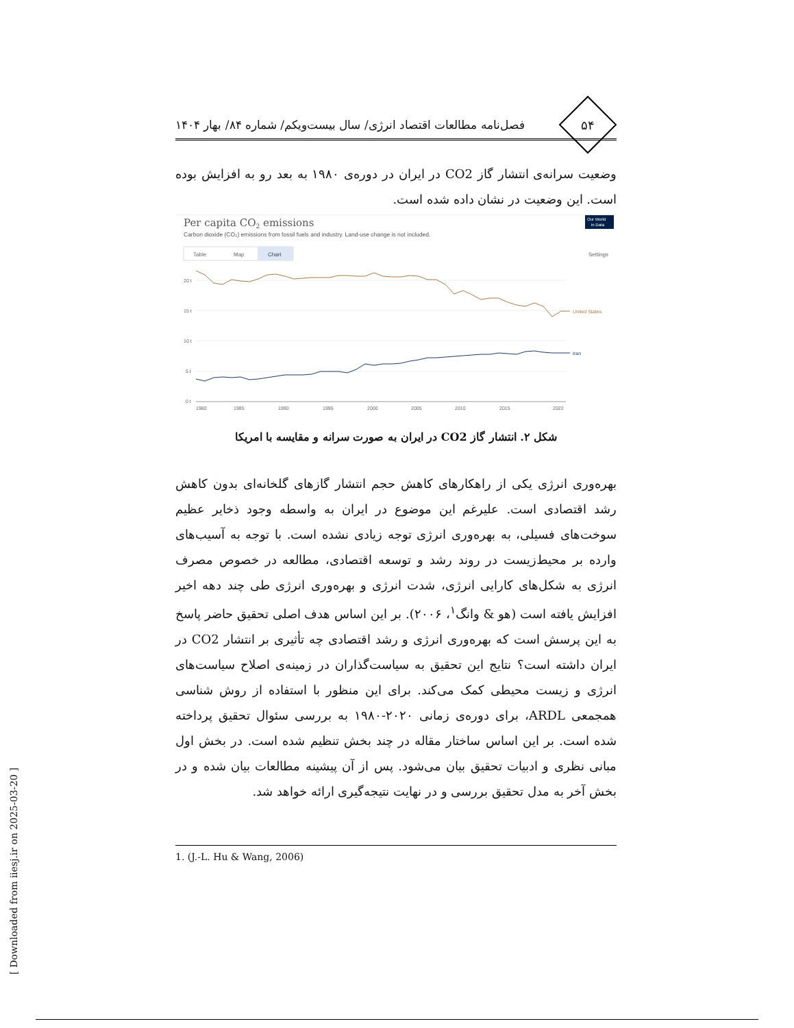۵۴
فصل‌نامه مطالعات اقتصاد انرژی/ سال بیست‌ویکم/ شماره ۸۴/ بهار ۱۴۰۴
وضعیت سرانه‌ی انتشار گاز CO2 در ایران در دوره‌ی ۱۹۸۰ به بعد رو به افزایش بوده است. این وضعیت در نشان داده شده است.
Per capita CO2 emissions
Carbon dioxide (CO₂) emissions from fossil fuels and industry. Land-use change is not included.
Our World
in Data
Table
Map
Chart
Settings
20 t
15 t
10 t
5 t
0 t
1980
1985
1990
1995
2000
2005
2010
2015
2022
United States
Iran
شکل ۲. انتشار گاز CO2 در ایران به صورت سرانه و مقایسه با امریکا
بهره‌وری انرژی یکی از راهکارهای کاهش حجم انتشار گازهای گلخانه‌ای بدون کاهش رشد اقتصادی است. علیرغم این موضوع در ایران به واسطه وجود ذخایر عظیم سوخت‌های فسیلی، به بهره‌وری انرژی توجه زیادی نشده است. با توجه به آسیب‌های وارده بر محیط‌زیست در روند رشد و توسعه اقتصادی، مطالعه در خصوص مصرف انرژی به شکل‌های کارایی انرژی، شدت انرژی و بهره‌وری انرژی طی چند دهه اخیر افزایش یافته است (هو & وانگ<sup>۱</sup>، ۲۰۰۶). بر این اساس هدف اصلی تحقیق حاضر پاسخ به این پرسش است که بهره‌وری انرژی و رشد اقتصادی چه تأثیری بر انتشار CO2 در ایران داشته است؟ نتایج این تحقیق به سیاست‌گذاران در زمینه‌ی اصلاح سیاست‌های انرژی و زیست محیطی کمک می‌کند. برای این منظور با استفاده از روش شناسی همجمعی ARDL، برای دوره‌ی زمانی ۲۰۲۰-۱۹۸۰ به بررسی سئوال تحقیق پرداخته شده است. بر این اساس ساختار مقاله در چند بخش تنظیم شده است. در بخش اول مبانی نظری و ادبیات تحقیق بیان می‌شود. پس از آن پیشینه مطالعات بیان شده و در بخش آخر به مدل تحقیق بررسی و در نهایت نتیجه‌گیری ارائه خواهد شد.
1. (J.-L. Hu & Wang, 2006)
[ Downloaded from iiesj.ir on 2025-03-20 ]